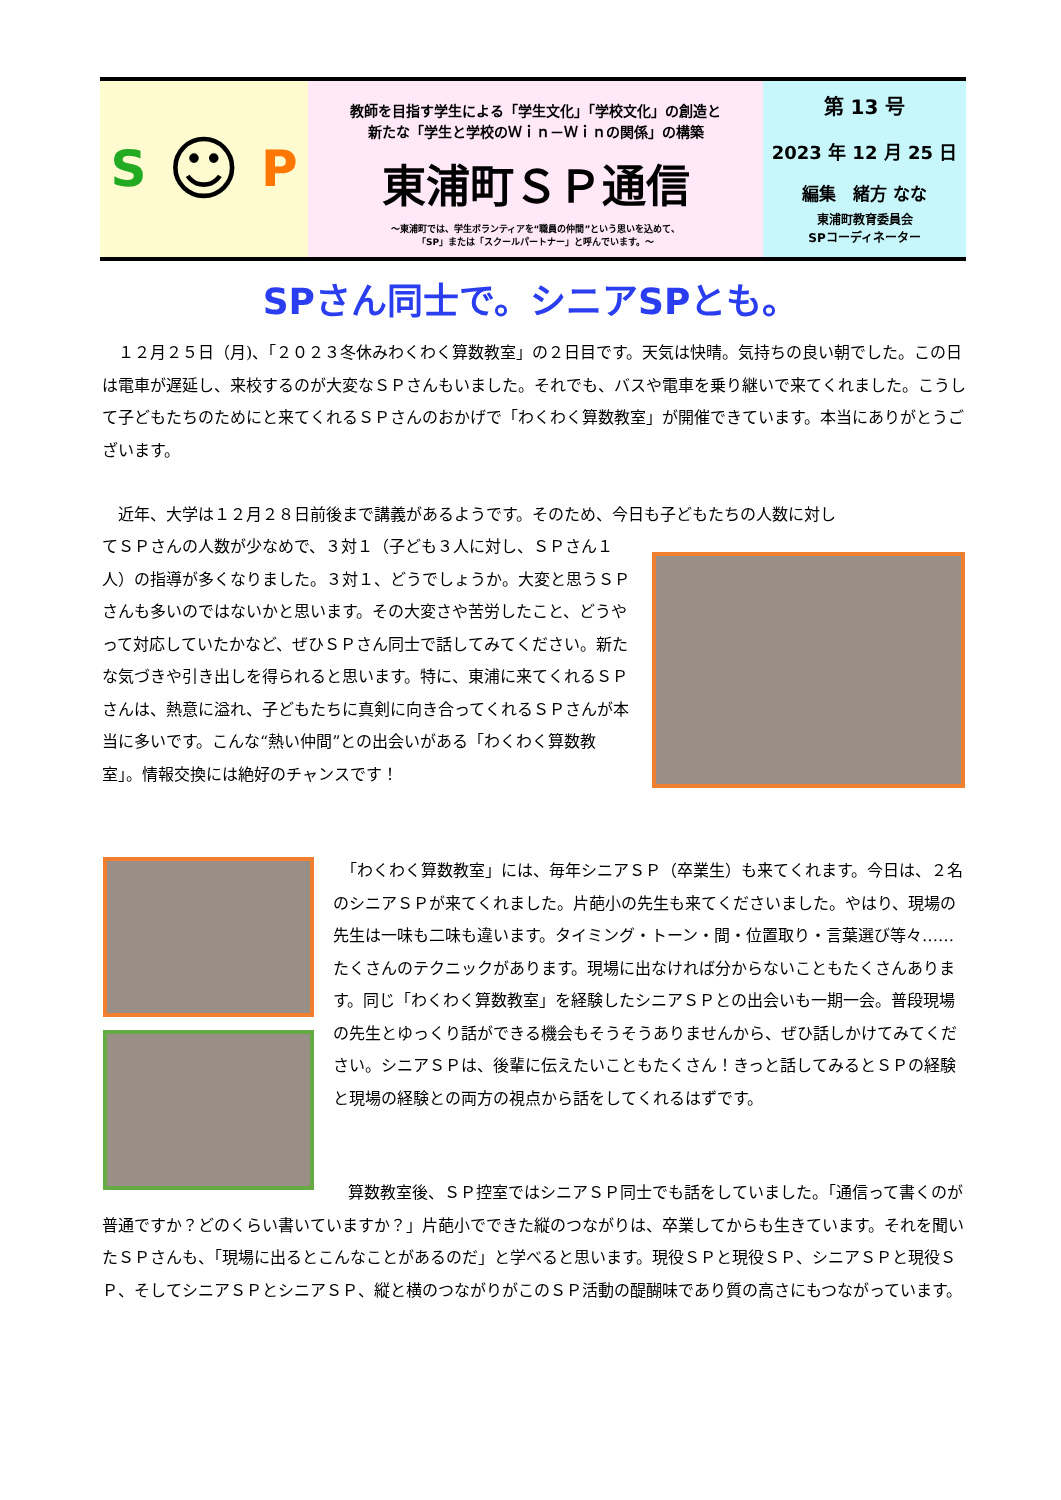S ☺ P
教師を目指す学生による「学生文化」「学校文化」の創造と
新たな「学生と学校のＷｉｎ－Ｗｉｎの関係」の構築
東浦町ＳＰ通信
～東浦町では、学生ボランティアを“職員の仲間”という思いを込めて、
「SP」または「スクールパートナー」と呼んでいます。～
第 13 号
2023 年 12 月 25 日
編集　緒方 なな
東浦町教育委員会
SPコーディネーター
SPさん同士で。シニアSPとも。
　１２月２５日（月)、「２０２３冬休みわくわく算数教室」の２日目です。天気は快晴。気持ちの良い朝でした。この日は電車が遅延し、来校するのが大変なＳＰさんもいました。それでも、バスや電車を乗り継いで来てくれました。こうして子どもたちのためにと来てくれるＳＰさんのおかげで「わくわく算数教室」が開催できています。本当にありがとうございます。
　近年、大学は１２月２８日前後まで講義があるようです。そのため、今日も子どもたちの人数に対し
てＳＰさんの人数が少なめで、３対１（子ども３人に対し、ＳＰさん１人）の指導が多くなりました。３対１、どうでしょうか。大変と思うＳＰさんも多いのではないかと思います。その大変さや苦労したこと、どうやって対応していたかなど、ぜひＳＰさん同士で話してみてください。新たな気づきや引き出しを得られると思います。特に、東浦に来てくれるＳＰさんは、熱意に溢れ、子どもたちに真剣に向き合ってくれるＳＰさんが本当に多いです。こんな“熱い仲間”との出会いがある「わくわく算数教室」。情報交換には絶好のチャンスです！
　「わくわく算数教室」には、毎年シニアＳＰ（卒業生）も来てくれます。今日は、２名のシニアＳＰが来てくれました。片葩小の先生も来てくださいました。やはり、現場の先生は一味も二味も違います。タイミング・トーン・間・位置取り・言葉選び等々……たくさんのテクニックがあります。現場に出なければ分からないこともたくさんあります。同じ「わくわく算数教室」を経験したシニアＳＰとの出会いも一期一会。普段現場の先生とゆっくり話ができる機会もそうそうありませんから、ぜひ話しかけてみてください。シニアＳＰは、後輩に伝えたいこともたくさん！きっと話してみるとＳＰの経験と現場の経験との両方の視点から話をしてくれるはずです。
　算数教室後、ＳＰ控室ではシニアＳＰ同士でも話をしていました。「通信って書くのが普通ですか？どのくらい書いていますか？」片葩小でできた縦のつながりは、卒業してからも生きています。それを聞いたＳＰさんも、「現場に出るとこんなことがあるのだ」と学べると思います。現役ＳＰと現役ＳＰ、シニアＳＰと現役ＳＰ、そしてシニアＳＰとシニアＳＰ、縦と横のつながりがこのＳＰ活動の醍醐味であり質の高さにもつながっています。